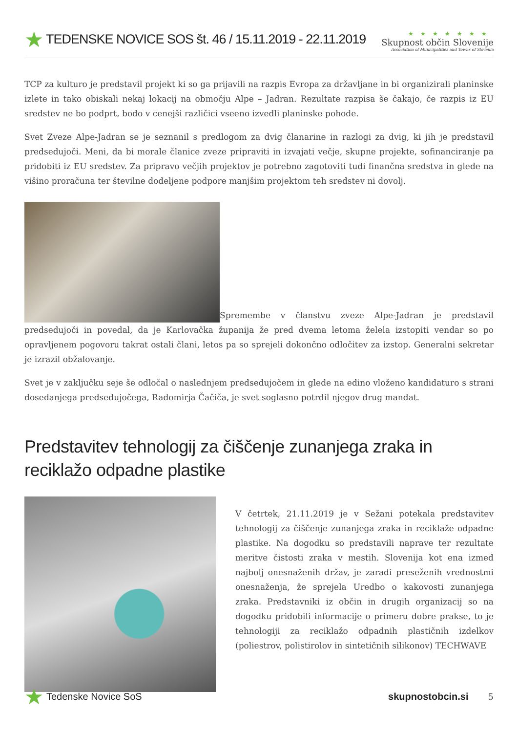★ TEDENSKE NOVICE SOS št. 46 / 15.11.2019 - 22.11.2019
★★★★★★★
Skupnost občin Slovenije
Association of Municipalities and Towns of Slovenia
TCP za kulturo je predstavil projekt ki so ga prijavili na razpis Evropa za državljane in bi organizirali planinske izlete in tako obiskali nekaj lokacij na območju Alpe – Jadran. Rezultate razpisa še čakajo, če razpis iz EU sredstev ne bo podprt, bodo v cenejši različici vseeno izvedli planinske pohode.
Svet Zveze Alpe-Jadran se je seznanil s predlogom za dvig članarine in razlogi za dvig, ki jih je predstavil predsedujoči. Meni, da bi morale članice zveze pripraviti in izvajati večje, skupne projekte, sofinanciranje pa pridobiti iz EU sredstev. Za pripravo večjih projektov je potrebno zagotoviti tudi finančna sredstva in glede na višino proračuna ter številne dodeljene podpore manjšim projektom teh sredstev ni dovolj.
Spremembe v članstvu zveze Alpe-Jadran je predstavil predsedujoči in povedal, da je Karlovačka županija že pred dvema letoma želela izstopiti vendar so po opravljenem pogovoru takrat ostali člani, letos pa so sprejeli dokončno odločitev za izstop. Generalni sekretar je izrazil obžalovanje.
Svet je v zaključku seje še odločal o naslednjem predsedujočem in glede na edino vloženo kandidaturo s strani dosedanjega predsedujočega, Radomirja Čačiča, je svet soglasno potrdil njegov drug mandat.
Predstavitev tehnologij za čiščenje zunanjega zraka in reciklažo odpadne plastike
V četrtek, 21.11.2019 je v Sežani potekala predstavitev tehnologij za čiščenje zunanjega zraka in reciklaže odpadne plastike. Na dogodku so predstavili naprave ter rezultate meritve čistosti zraka v mestih. Slovenija kot ena izmed najbolj onesnaženih držav, je zaradi preseženih vrednostmi onesnaženja, že sprejela Uredbo o kakovosti zunanjega zraka. Predstavniki iz občin in drugih organizacij so na dogodku pridobili informacije o primeru dobre prakse, to je tehnologiji za reciklažo odpadnih plastičnih izdelkov (poliestrov, polistirolov in sintetičnih silikonov) TECHWAVE
★ Tedenske Novice SoS skupnostobcin.si 5